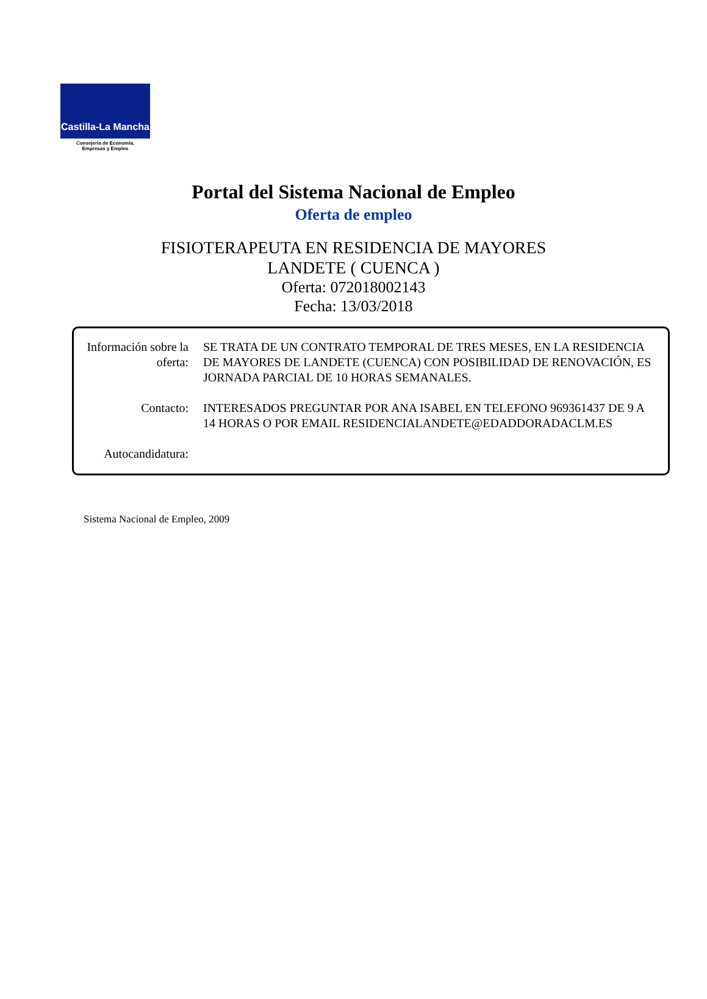Castilla-La Mancha
Consejería de Economía,
Empresas y Empleo
Portal del Sistema Nacional de Empleo
Oferta de empleo
FISIOTERAPEUTA EN RESIDENCIA DE MAYORES
LANDETE ( CUENCA )
Oferta: 072018002143
Fecha: 13/03/2018
Información sobre la oferta:
SE TRATA DE UN CONTRATO TEMPORAL DE TRES MESES, EN LA RESIDENCIA DE MAYORES DE LANDETE (CUENCA) CON POSIBILIDAD DE RENOVACIÓN, ES JORNADA PARCIAL DE 10 HORAS SEMANALES.
Contacto: INTERESADOS PREGUNTAR POR ANA ISABEL EN TELEFONO 969361437 DE 9 A 14 HORAS O POR EMAIL RESIDENCIALANDETE@EDADDORADACLM.ES
Autocandidatura:
Sistema Nacional de Empleo, 2009